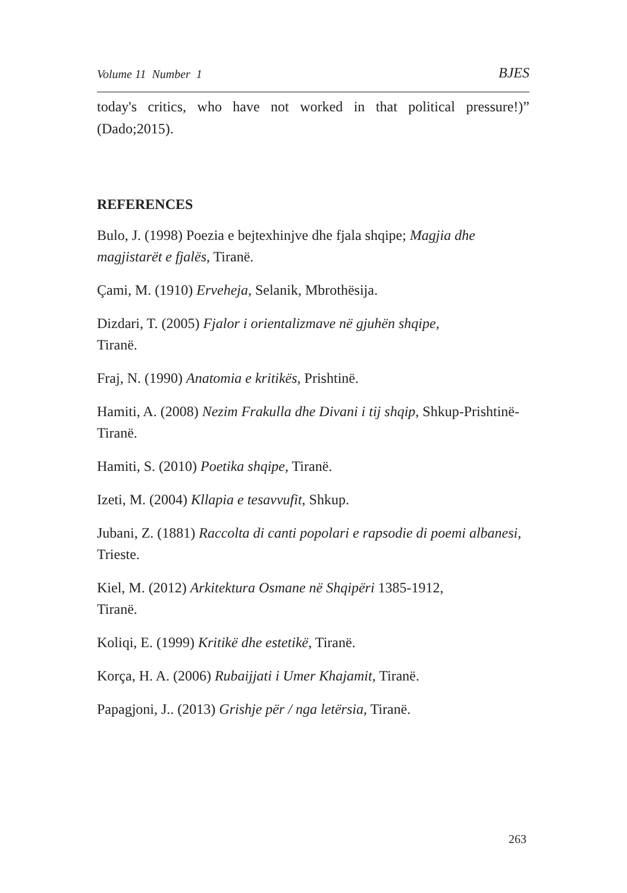Volume 11 Number 1 BJES
today's critics, who have not worked in that political pressure!)” (Dado;2015).
REFERENCES
Bulo, J. (1998) Poezia e bejtexhinjve dhe fjala shqipe; Magjia dhe magjistarët e fjalës, Tiranë.
Çami, M. (1910) Erveheja, Selanik, Mbrothësija.
Dizdari, T. (2005) Fjalor i orientalizmave në gjuhën shqipe,
Tiranë.
Fraj, N. (1990) Anatomia e kritikës, Prishtinë.
Hamiti, A. (2008) Nezim Frakulla dhe Divani i tij shqip, Shkup-Prishtinë-Tiranë.
Hamiti, S. (2010) Poetika shqipe, Tiranë.
Izeti, M. (2004) Kllapia e tesavvufit, Shkup.
Jubani, Z. (1881) Raccolta di canti popolari e rapsodie di poemi albanesi, Trieste.
Kiel, M. (2012) Arkitektura Osmane në Shqipëri 1385-1912,
Tiranë.
Koliqi, E. (1999) Kritikë dhe estetikë, Tiranë.
Korça, H. A. (2006) Rubaijjati i Umer Khajamit, Tiranë.
Papagjoni, J.. (2013) Grishje për / nga letërsia, Tiranë.
263